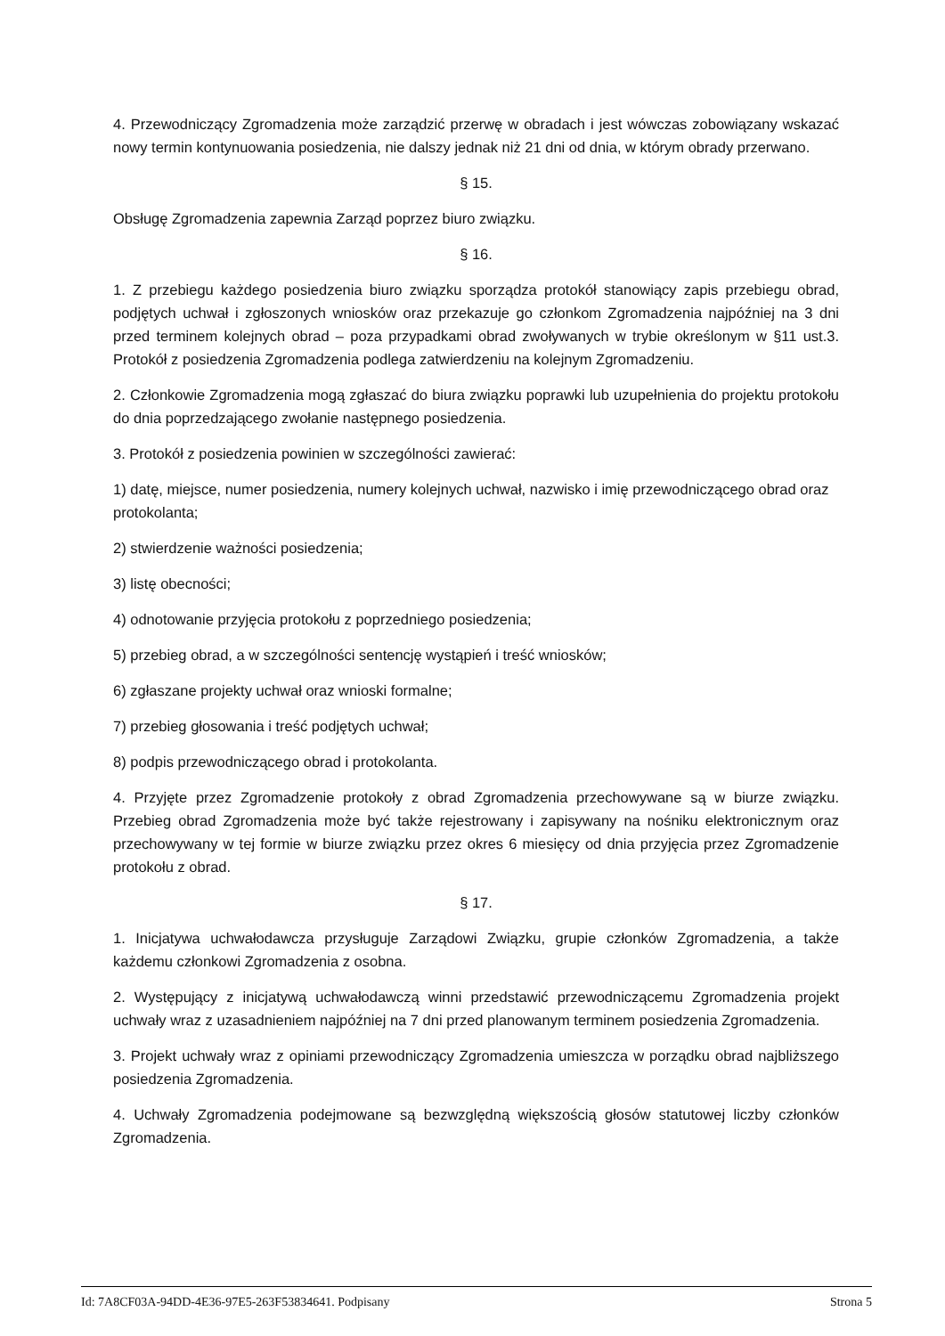4. Przewodniczący Zgromadzenia może zarządzić przerwę w obradach i jest wówczas zobowiązany wskazać nowy termin kontynuowania posiedzenia, nie dalszy jednak niż 21 dni od dnia, w którym obrady przerwano.
§ 15.
Obsługę Zgromadzenia zapewnia Zarząd poprzez biuro związku.
§ 16.
1. Z przebiegu każdego posiedzenia biuro związku sporządza protokół stanowiący zapis przebiegu obrad, podjętych uchwał i zgłoszonych wniosków oraz przekazuje go członkom Zgromadzenia najpóźniej na 3 dni przed terminem kolejnych obrad – poza przypadkami obrad zwoływanych w trybie określonym w §11 ust.3. Protokół z posiedzenia Zgromadzenia podlega zatwierdzeniu na kolejnym Zgromadzeniu.
2. Członkowie Zgromadzenia mogą zgłaszać do biura związku poprawki lub uzupełnienia do projektu protokołu do dnia poprzedzającego zwołanie następnego posiedzenia.
3. Protokół z posiedzenia powinien w szczególności zawierać:
1) datę, miejsce, numer posiedzenia, numery kolejnych uchwał, nazwisko i imię przewodniczącego obrad oraz protokolanta;
2) stwierdzenie ważności posiedzenia;
3) listę obecności;
4) odnotowanie przyjęcia protokołu z poprzedniego posiedzenia;
5) przebieg obrad, a w szczególności sentencję wystąpień i treść wniosków;
6) zgłaszane projekty uchwał oraz wnioski formalne;
7) przebieg głosowania i treść podjętych uchwał;
8) podpis przewodniczącego obrad i protokolanta.
4. Przyjęte przez Zgromadzenie protokoły z obrad Zgromadzenia przechowywane są w biurze związku. Przebieg obrad Zgromadzenia może być także rejestrowany i zapisywany na nośniku elektronicznym oraz przechowywany w tej formie w biurze związku przez okres 6 miesięcy od dnia przyjęcia przez Zgromadzenie protokołu z obrad.
§ 17.
1. Inicjatywa uchwałodawcza przysługuje Zarządowi Związku, grupie członków Zgromadzenia, a także każdemu członkowi Zgromadzenia z osobna.
2. Występujący z inicjatywą uchwałodawczą winni przedstawić przewodniczącemu Zgromadzenia projekt uchwały wraz z uzasadnieniem najpóźniej na 7 dni przed planowanym terminem posiedzenia Zgromadzenia.
3. Projekt uchwały wraz z opiniami przewodniczący Zgromadzenia umieszcza w porządku obrad najbliższego posiedzenia Zgromadzenia.
4. Uchwały Zgromadzenia podejmowane są bezwzględną większością głosów statutowej liczby członków Zgromadzenia.
Id: 7A8CF03A-94DD-4E36-97E5-263F53834641. Podpisany Strona 5